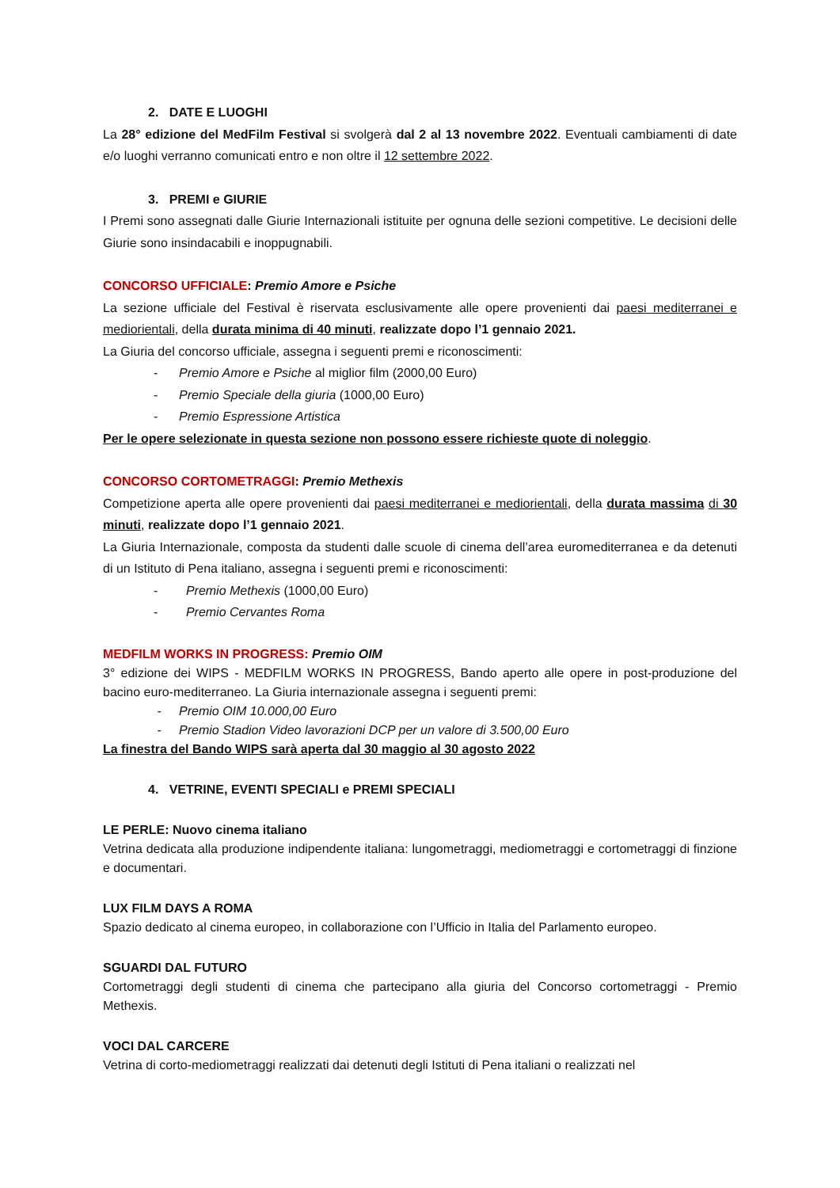2. DATE E LUOGHI
La 28° edizione del MedFilm Festival si svolgerà dal 2 al 13 novembre 2022. Eventuali cambiamenti di date e/o luoghi verranno comunicati entro e non oltre il 12 settembre 2022.
3. PREMI e GIURIE
I Premi sono assegnati dalle Giurie Internazionali istituite per ognuna delle sezioni competitive. Le decisioni delle Giurie sono insindacabili e inoppugnabili.
CONCORSO UFFICIALE: Premio Amore e Psiche
La sezione ufficiale del Festival è riservata esclusivamente alle opere provenienti dai paesi mediterranei e mediorientali, della durata minima di 40 minuti, realizzate dopo l’1 gennaio 2021.
La Giuria del concorso ufficiale, assegna i seguenti premi e riconoscimenti:
- Premio Amore e Psiche al miglior film (2000,00 Euro)
- Premio Speciale della giuria (1000,00 Euro)
- Premio Espressione Artistica
Per le opere selezionate in questa sezione non possono essere richieste quote di noleggio.
CONCORSO CORTOMETRAGGI: Premio Methexis
Competizione aperta alle opere provenienti dai paesi mediterranei e mediorientali, della durata massima di 30 minuti, realizzate dopo l’1 gennaio 2021.
La Giuria Internazionale, composta da studenti dalle scuole di cinema dell’area euromediterranea e da detenuti di un Istituto di Pena italiano, assegna i seguenti premi e riconoscimenti:
- Premio Methexis (1000,00 Euro)
- Premio Cervantes Roma
MEDFILM WORKS IN PROGRESS: Premio OIM
3° edizione dei WIPS - MEDFILM WORKS IN PROGRESS, Bando aperto alle opere in post-produzione del bacino euro-mediterraneo. La Giuria internazionale assegna i seguenti premi:
- Premio OIM 10.000,00 Euro
- Premio Stadion Video lavorazioni DCP per un valore di 3.500,00 Euro
La finestra del Bando WIPS sarà aperta dal 30 maggio al 30 agosto 2022
4. VETRINE, EVENTI SPECIALI e PREMI SPECIALI
LE PERLE: Nuovo cinema italiano
Vetrina dedicata alla produzione indipendente italiana: lungometraggi, mediometraggi e cortometraggi di finzione e documentari.
LUX FILM DAYS A ROMA
Spazio dedicato al cinema europeo, in collaborazione con l’Ufficio in Italia del Parlamento europeo.
SGUARDI DAL FUTURO
Cortometraggi degli studenti di cinema che partecipano alla giuria del Concorso cortometraggi - Premio Methexis.
VOCI DAL CARCERE
Vetrina di corto-mediometraggi realizzati dai detenuti degli Istituti di Pena italiani o realizzati nel